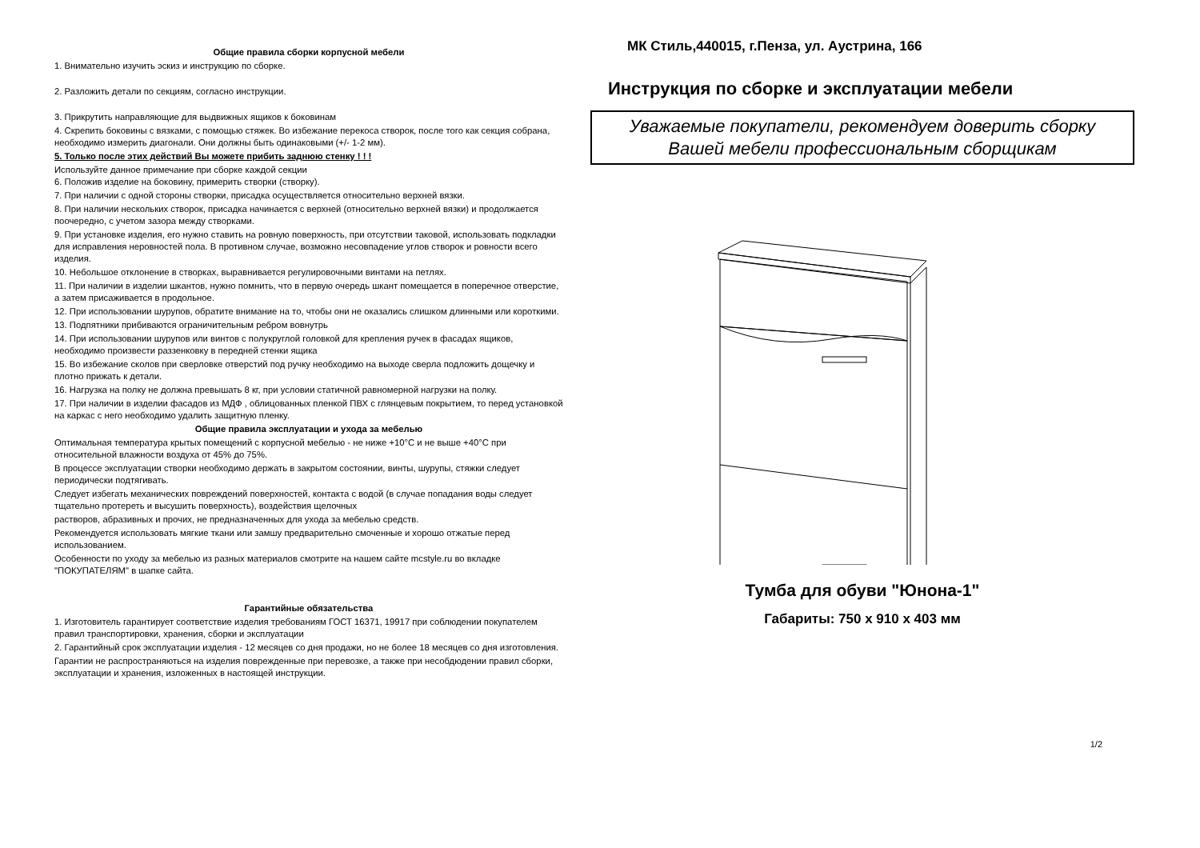Общие правила сборки корпусной мебели
1. Внимательно изучить эскиз и инструкцию по сборке.
2. Разложить детали по секциям, согласно инструкции.
3. Прикрутить направляющие для выдвижных ящиков к боковинам
4. Скрепить боковины с вязками, с помощью стяжек. Во избежание перекоса створок, после того как секция собрана, необходимо измерить диагонали. Они должны быть одинаковыми (+/- 1-2 мм).
5. Только после этих действий Вы можете прибить заднюю стенку ! ! !
Используйте данное примечание при сборке каждой секции
6. Положив изделие на боковину, примерить створки (створку).
7. При наличии с одной стороны створки, присадка осуществляется относительно верхней вязки.
8. При наличии нескольких створок, присадка начинается с верхней (относительно верхней вязки) и продолжается поочередно, с учетом зазора между створками.
9. При установке изделия, его нужно ставить на ровную поверхность, при отсутствии таковой, использовать подкладки для исправления неровностей пола. В противном случае, возможно несовпадение углов створок и ровности всего изделия.
10. Небольшое отклонение в створках, выравнивается регулировочными винтами на петлях.
11. При наличии в изделии шкантов, нужно помнить, что в первую очередь шкант помещается в поперечное отверстие, а затем присаживается в продольное.
12. При использовании шурупов, обратите внимание на то, чтобы они не оказались слишком длинными или короткими.
13. Подпятники прибиваются ограничительным ребром вовнутрь
14. При использовании шурупов или винтов с полукруглой головкой для крепления ручек в фасадах ящиков, необходимо произвести раззенковку в передней стенки ящика
15. Во избежание сколов при сверловке отверстий под ручку необходимо на выходе сверла подложить дощечку и плотно прижать к детали.
16. Нагрузка на полку не должна превышать 8 кг, при условии статичной равномерной нагрузки на полку.
17. При наличии в изделии фасадов из МДФ , облицованных пленкой ПВХ с глянцевым покрытием, то перед установкой на каркас с него необходимо удалить защитную пленку.
Общие правила эксплуатации и ухода за мебелью
Оптимальная температура крытых помещений с корпусной мебелью - не ниже +10°С и не выше +40°С при относительной влажности воздуха от 45% до 75%.
В процессе эксплуатации створки необходимо держать в закрытом состоянии, винты, шурупы, стяжки следует периодически подтягивать.
Следует избегать механических повреждений поверхностей, контакта с водой (в случае попадания воды следует тщательно протереть и высушить поверхность), воздействия щелочных
растворов, абразивных и прочих, не предназначенных для ухода за мебелью средств.
Рекомендуется использовать мягкие ткани или замшу предварительно смоченные и хорошо отжатые перед использованием.
Особенности по уходу за мебелью из разных материалов смотрите на нашем сайте mcstyle.ru во вкладке "ПОКУПАТЕЛЯМ" в шапке сайта.
Гарантийные обязательства
1. Изготовитель гарантирует соответствие изделия требованиям ГОСТ 16371, 19917 при соблюдении покупателем правил транспортировки, хранения, сборки и эксплуатации
2. Гарантийный срок эксплуатации изделия - 12 месяцев со дня продажи, но не более 18 месяцев со дня изготовления.
Гарантии не распространяються на изделия поврежденные при перевозке, а также при несобдюдении правил сборки, эксплуатации и хранения, изложенных в настоящей инструкции.
МК Стиль,440015, г.Пенза, ул. Аустрина, 166
Инструкция по сборке и эксплуатации мебели
Уважаемые покупатели, рекомендуем доверить сборку
Вашей мебели профессиональным сборщикам
Тумба для обуви "Юнона-1"
Габариты: 750 х 910 х 403 мм
1/2